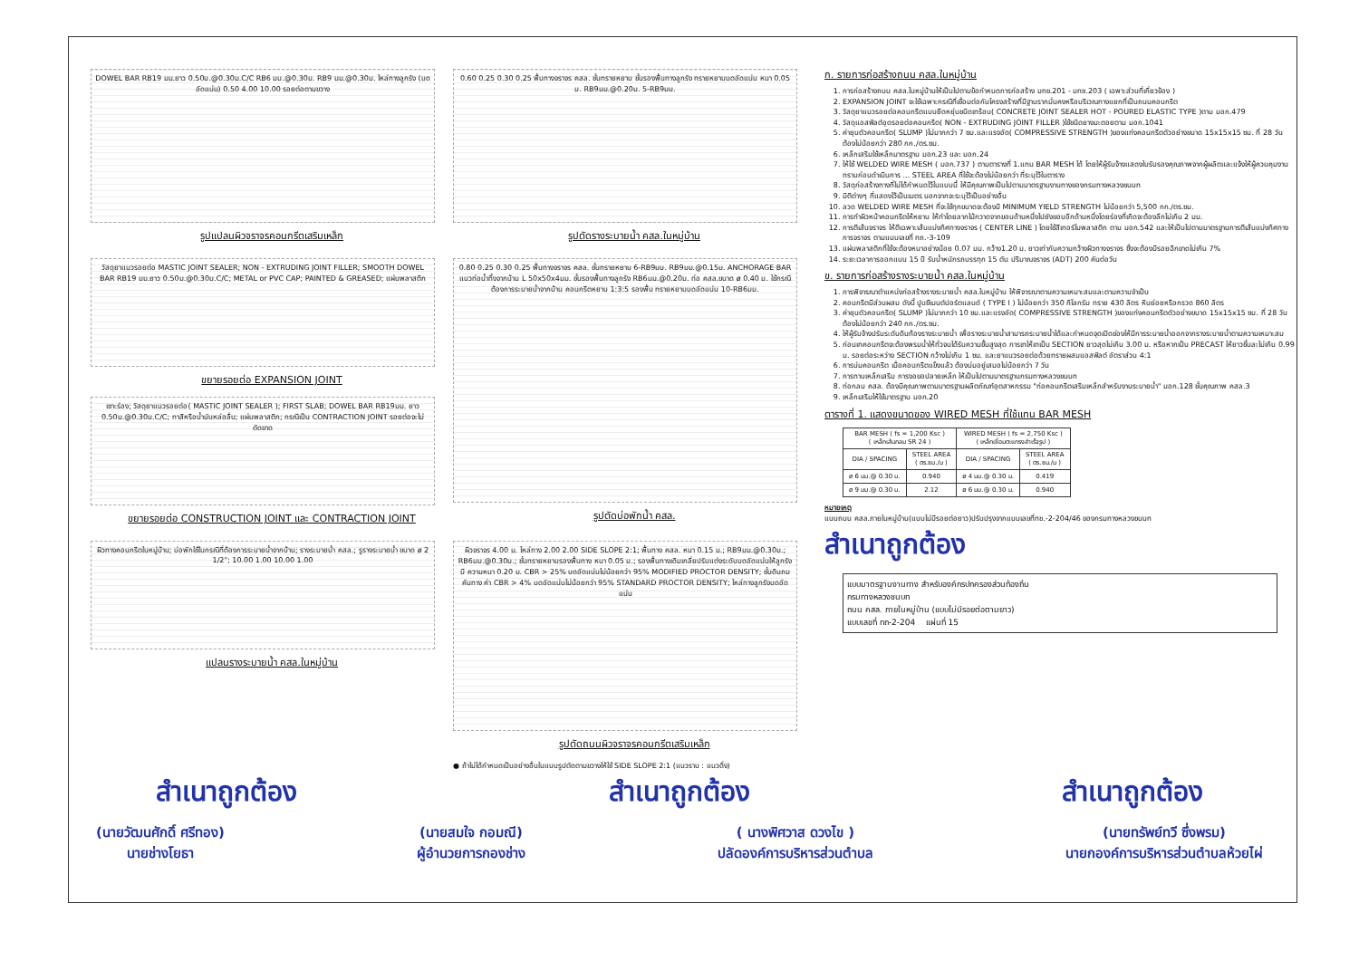DOWEL BAR RB19 มม.ยาว 0.50ม.@0.30ม.C/C RB6 มม.@0.30ม. RB9 มม.@0.30ม. ไหล่ทางลูกรัง (บดอัดแน่น) 0.50 4.00 10.00 รอยต่อตามขวาง
รูปแปลนผิวจราจรคอนกรีตเสริมเหล็ก
0.60 0.25 0.30 0.25 พื้นทางจราจร คสล. ชั้นทรายหยาบ ชั้นรองพื้นทางลูกรัง ทรายหยาบบดอัดแน่น หนา 0.05 ม. RB9มม.@0.20ม. 5-RB9มม.
รูปตัดรางระบายน้ำ คสล.ในหมู่บ้าน
วัสดุยาแนวรอยต่อ MASTIC JOINT SEALER; NON - EXTRUDING JOINT FILLER; SMOOTH DOWEL BAR RB19 มม.ยาว 0.50ม.@0.30ม.C/C; METAL or PVC CAP; PAINTED & GREASED; แผ่นพลาสติก
ขยายรอยต่อ EXPANSION JOINT
เซาะร่อง; วัสดุยาแนวรอยต่อ( MASTIC JOINT SEALER ); FIRST SLAB; DOWEL BAR RB19มม. ยาว 0.50ม.@0.30ม.C/C; ทาสีหรือน้ำมันหล่อลื่น; แผ่นพลาสติก; กรณีเป็น CONTRACTION JOINT รอยต่อจะไม่ตัดขาด
ขยายรอยต่อ CONSTRUCTION JOINT และ CONTRACTION JOINT
0.80 0.25 0.30 0.25 พื้นทางจราจร คสล. ชั้นทรายหยาบ 6-RB9มม. RB9มม.@0.15ม. ANCHORAGE BAR แนวท่อน้ำทิ้งจากบ้าน L 50x50x4มม. ชั้นรองพื้นทางลูกรัง RB6มม.@0.20ม. ท่อ คสล.ขนาด ø 0.40 ม. ใช้กรณีต้องการระบายน้ำจากบ้าน คอนกรีตหยาบ 1:3:5 รองพื้น ทรายหยาบบดอัดแน่น 10-RB6มม.
รูปตัดบ่อพักน้ำ คสล.
ผิวทางคอนกรีตในหมู่บ้าน; บ่อพักใช้ในกรณีที่ต้องการระบายน้ำจากบ้าน; รางระบายน้ำ คสล.; รูรางระบายน้ำ ขนาด ø 2 1/2"; 10.00 1.00 10.00 1.00
แปลนรางระบายน้ำ คสล.ในหมู่บ้าน
ผิวจราจร 4.00 ม. ไหล่ทาง 2.00 2.00 SIDE SLOPE 2:1; พื้นทาง คสล. หนา 0.15 ม.; RB9มม.@0.30ม.; RB6มม.@0.30ม.; ชั้นทรายหยาบรองพื้นทาง หนา 0.05 ม.; รองพื้นทางเดิมเกลี่ยปรับแต่งระดับบดอัดแน่นให้ลูกรังมี ความหนา 0.20 ม. CBR > 25% บดอัดแน่นไม่น้อยกว่า 95% MODIFIED PROCTOR DENSITY; ชั้นดินถมคันทาง ค่า CBR > 4% บดอัดแน่นไม่น้อยกว่า 95% STANDARD PROCTOR DENSITY; ไหล่ทางลูกรังบดอัดแน่น
รูปตัดถนนผิวจราจรคอนกรีตเสริมเหล็ก
● ถ้าไม่ได้กำหนดเป็นอย่างอื่นในแบบรูปตัดตามขวางให้ใช้ SIDE SLOPE 2:1 (แนวราบ : แนวดิ่ง)
ก. รายการก่อสร้างถนน คสล.ในหมู่บ้าน
1. การก่อสร้างถนน คสล.ในหมู่บ้านให้เป็นไปตามข้อกำหนดการก่อสร้าง มทช.201 - มทช.203 ( เฉพาะส่วนที่เกี่ยวข้อง )
2. EXPANSION JOINT จะใช้เฉพาะกรณีที่เชื่อมต่อกับโครงสร้างที่มีฐานรากมั่นคงหรือบริเวณทางแยกที่เป็นถนนคอนกรีต
3. วัสดุยาแนวรอยต่อคอนกรีตแบบยืดหยุ่นชนิดเทร้อน( CONCRETE JOINT SEALER HOT - POURED ELASTIC TYPE )ตาม มอก.479
4. วัสดุแอสฟัลต์อุดรอยต่อคอนกรีต( NON - EXTRUDING JOINT FILLER )ใช้ชนิดยางมะตอยตาม มอก.1041
5. ค่ายุบตัวคอนกรีต( SLUMP )ไม่มากกว่า 7 ซม.และแรงอัด( COMPRESSIVE STRENGTH )ของแท่งคอนกรีตตัวอย่างขนาด 15x15x15 ซม. ที่ 28 วัน ต้องไม่น้อยกว่า 280 กก./ตร.ซม.
6. เหล็กเสริมใช้เหล็กมาตรฐาน มอก.23 และ มอก.24
7. ให้ใช้ WELDED WIRE MESH ( มอก.737 ) ตามตารางที่ 1.แทน BAR MESH ได้ โดยให้ผู้รับจ้างแสดงใบรับรองคุณภาพจากผู้ผลิตและแจ้งให้ผู้ควบคุมงานทราบก่อนดำเนินการ ... STEEL AREA ที่ใช้จะต้องไม่น้อยกว่า ที่ระบุไว้ในตาราง
8. วัสดุก่อสร้างทางที่ไม่ได้กำหนดไว้ในแบบนี้ ให้มีคุณภาพเป็นไปตามมาตรฐานงานทางของกรมทางหลวงชนบท
9. มิติต่างๆ ที่แสดงไว้เป็นเมตร นอกจากจะระบุไว้เป็นอย่างอื่น
10. ลวด WELDED WIRE MESH ที่จะใช้ทุกขนาดจะต้องมี MINIMUM YIELD STRENGTH ไม่น้อยกว่า 5,500 กก./ตร.ซม.
11. การทำผิวหน้าคอนกรีตให้หยาบ ให้ทำโดยลากไม้กวาดจากขอบด้านหนึ่งไปยังขอบอีกด้านหนึ่งโดยร่องที่เกิดจะต้องลึกไม่เกิน 2 มม.
12. การตีเส้นจราจร ให้ตีเฉพาะเส้นแบ่งทิศทางจราจร ( CENTER LINE ) โดยใช้สีเทอร์โมพลาสติก ตาม มอก.542 และให้เป็นไปตามมาตรฐานการตีเส้นแบ่งทิศทางการจราจร ตามแบบเลขที่ ทถ.-3-109
13. แผ่นพลาสติกที่ใช้จะต้องหนาอย่างน้อย 0.07 มม. กว้าง1.20 ม. ยาวเท่ากับความกว้างผิวทางจราจร ซึ่งจะต้องมีรอยฉีกขาดไม่เกิน 7%
14. ระยะเวลาการออกแบบ 15 ปี รับน้ำหนักรถบรรทุก 15 ตัน ปริมาณจราจร (ADT) 200 คันต่อวัน
ข. รายการก่อสร้างรางระบายน้ำ คสล.ในหมู่บ้าน
1. การพิจารณาตำแหน่งก่อสร้างรางระบายน้ำ คสล.ในหมู่บ้าน ให้พิจารณาตามความเหมาะสมและตามความจำเป็น
2. คอนกรีตมีส่วนผสม ดังนี้ ปูนซีเมนต์ปอร์ตแลนด์ ( TYPE I ) ไม่น้อยกว่า 350 กิโลกรัม ทราย 430 ลิตร หินย่อยหรือกรวด 860 ลิตร
3. ค่ายุบตัวคอนกรีต( SLUMP )ไม่มากกว่า 10 ซม.และแรงอัด( COMPRESSIVE STRENGTH )ของแท่งคอนกรีตตัวอย่างขนาด 15x15x15 ซม. ที่ 28 วัน ต้องไม่น้อยกว่า 240 กก./ตร.ซม.
4. ให้ผู้รับจ้างปรับระดับดินท้องรางระบายน้ำ เพื่อรางระบายน้ำสามารถระบายน้ำได้และกำหนดจุดเปิดช่องให้มีการระบายน้ำออกจากรางระบายน้ำตามความเหมาะสม
5. ก่อนเทคอนกรีตจะต้องพรมน้ำให้ทั่วจนได้รับความชื้นสูงสุด การเทให้เทเป็น SECTION ยาวสุดไม่เกิน 3.00 ม. หรือหากเป็น PRECAST ให้ยาวชิ้นละไม่เกิน 0.99 ม. รอยต่อระหว่าง SECTION กว้างไม่เกิน 1 ซม. และยาแนวรอยต่อด้วยทรายผสมแอสฟัลต์ อัตราส่วน 4:1
6. การบ่มคอนกรีต เมื่อคอนกรีตแข็งแล้ว ต้องบ่มอยู่เสมอไม่น้อยกว่า 7 วัน
7. การทาบเหล็กเสริม การงอขอปลายเหล็ก ให้เป็นไปตามมาตรฐานกรมทางหลวงชนบท
8. ท่อกลม คสล. ต้องมีคุณภาพตามมาตรฐานผลิตภัณฑ์อุตสาหกรรม "ท่อคอนกรีตเสริมเหล็กสำหรับงานระบายน้ำ" มอก.128 ชั้นคุณภาพ คสล.3
9. เหล็กเสริมให้ใช้มาตรฐาน มอก.20
ตารางที่ 1. แสดงขนาดของ WIRED MESH ที่ใช้แทน BAR MESH
| BAR MESH ( fs = 1,200 Ksc ) ( เหล็กเส้นกลม SR 24 ) | | WIRED MESH ( fs = 2,750 Ksc ) ( เหล็กเชื่อมตะแกรงสำเร็จรูป ) | |
| --- | --- | --- | --- |
| DIA / SPACING | STEEL AREA ( ตร.ซม./ม ) | DIA / SPACING | STEEL AREA ( ตร.ซม./ม ) |
| ø 6 มม.@ 0.30 ม. | 0.940 | ø 4 มม.@ 0.30 ม. | 0.419 |
| ø 9 มม.@ 0.30 ม. | 2.12 | ø 6 มม.@ 0.30 ม. | 0.940 |
หมายเหตุ
แบบถนน คสล.ภายในหมู่บ้าน(แบบไม่มีรอยต่อยาว)ปรับปรุงจากแบบเลขที่ทช.-2-204/46 ของกรมทางหลวงชนบท
สำเนาถูกต้อง
แบบมาตรฐานงานทาง สำหรับองค์กรปกครองส่วนท้องถิ่น
กรมทางหลวงชนบท
ถนน คสล. ภายในหมู่บ้าน (แบบไม่มีรอยต่อตามยาว)
แบบเลขที่ ทถ-2-204 แผ่นที่ 15
สำเนาถูกต้อง สำเนาถูกต้อง สำเนาถูกต้อง
(นายวัฒนศักดิ์ ศรีทอง)
นายช่างโยธา
(นายสมใจ กอมณี)
ผู้อำนวยการกองช่าง
( นางพิศวาส ดวงไข )
ปลัดองค์การบริหารส่วนตำบล
(นายทรัพย์ทวี ซึ่งพรม)
นายกองค์การบริหารส่วนตำบลห้วยไผ่